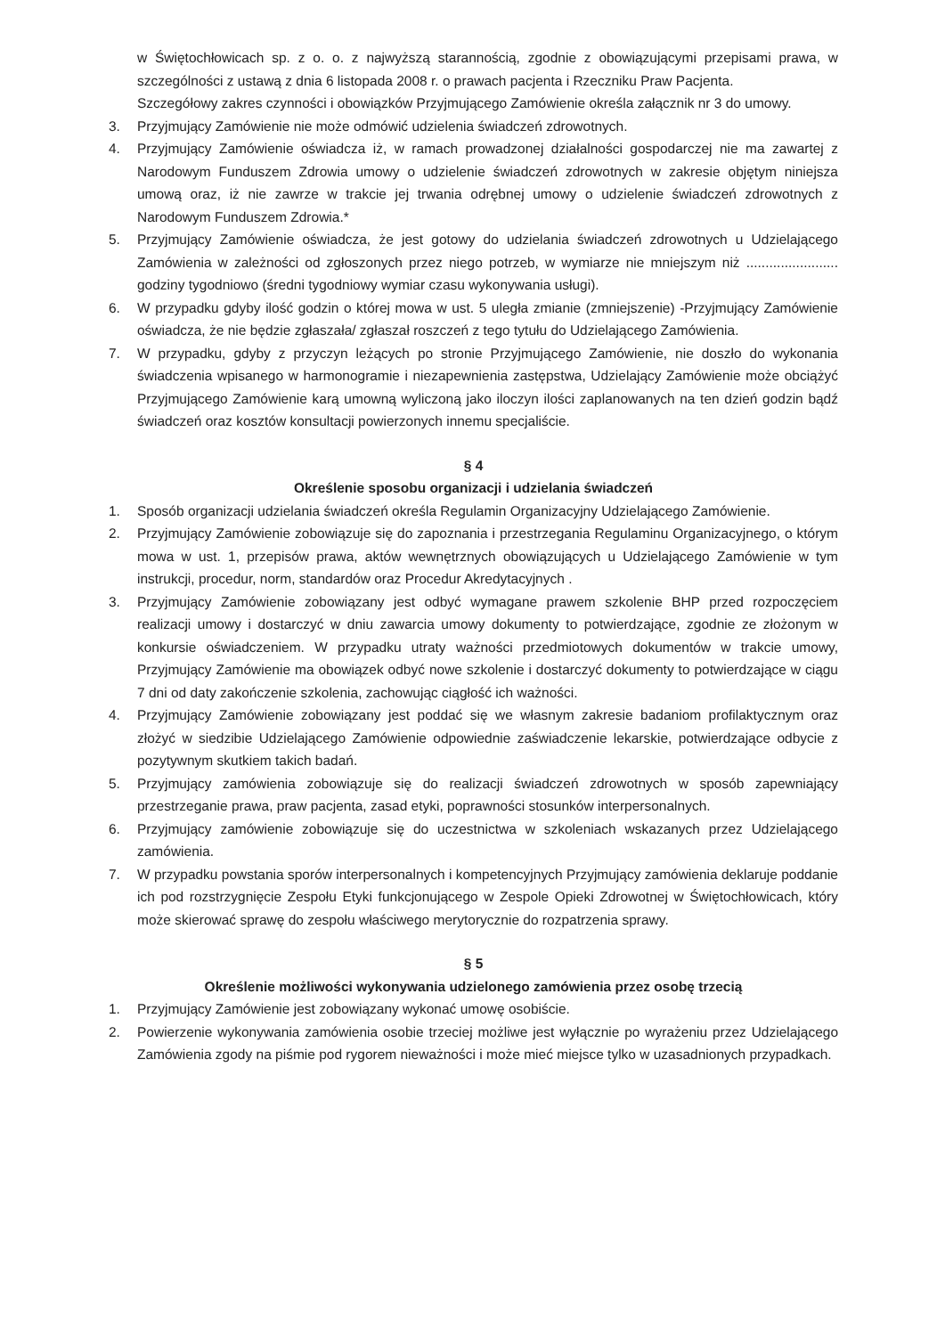w Świętochłowicach sp. z o. o. z najwyższą starannością, zgodnie z obowiązującymi przepisami prawa, w szczególności z ustawą z dnia 6 listopada 2008 r. o prawach pacjenta i Rzeczniku Praw Pacjenta.
Szczegółowy zakres czynności i obowiązków Przyjmującego Zamówienie określa załącznik nr 3 do umowy.
3. Przyjmujący Zamówienie nie może odmówić udzielenia świadczeń zdrowotnych.
4. Przyjmujący Zamówienie oświadcza iż, w ramach prowadzonej działalności gospodarczej nie ma zawartej z Narodowym Funduszem Zdrowia umowy o udzielenie świadczeń zdrowotnych w zakresie objętym niniejsza umową oraz, iż nie zawrze w trakcie jej trwania odrębnej umowy o udzielenie świadczeń zdrowotnych z Narodowym Funduszem Zdrowia.*
5. Przyjmujący Zamówienie oświadcza, że jest gotowy do udzielania świadczeń zdrowotnych u Udzielającego Zamówienia w zależności od zgłoszonych przez niego potrzeb, w wymiarze nie mniejszym niż ........................ godziny tygodniowo (średni tygodniowy wymiar czasu wykonywania usługi).
6. W przypadku gdyby ilość godzin o której mowa w ust. 5 uległa zmianie (zmniejszenie) -Przyjmujący Zamówienie oświadcza, że nie będzie zgłaszała/ zgłaszał roszczeń z tego tytułu do Udzielającego Zamówienia.
7. W przypadku, gdyby z przyczyn leżących po stronie Przyjmującego Zamówienie, nie doszło do wykonania świadczenia wpisanego w harmonogramie i niezapewnienia zastępstwa, Udzielający Zamówienie może obciążyć Przyjmującego Zamówienie karą umowną wyliczoną jako iloczyn ilości zaplanowanych na ten dzień godzin bądź świadczeń oraz kosztów konsultacji powierzonych innemu specjaliście.
§ 4
Określenie sposobu organizacji i udzielania świadczeń
1. Sposób organizacji udzielania świadczeń określa Regulamin Organizacyjny Udzielającego Zamówienie.
2. Przyjmujący Zamówienie zobowiązuje się do zapoznania i przestrzegania Regulaminu Organizacyjnego, o którym mowa w ust. 1, przepisów prawa, aktów wewnętrznych obowiązujących u Udzielającego Zamówienie w tym instrukcji, procedur, norm, standardów oraz Procedur Akredytacyjnych .
3. Przyjmujący Zamówienie zobowiązany jest odbyć wymagane prawem szkolenie BHP przed rozpoczęciem realizacji umowy i dostarczyć w dniu zawarcia umowy dokumenty to potwierdzające, zgodnie ze złożonym w konkursie oświadczeniem. W przypadku utraty ważności przedmiotowych dokumentów w trakcie umowy, Przyjmujący Zamówienie ma obowiązek odbyć nowe szkolenie i dostarczyć dokumenty to potwierdzające w ciągu 7 dni od daty zakończenie szkolenia, zachowując ciągłość ich ważności.
4. Przyjmujący Zamówienie zobowiązany jest poddać się we własnym zakresie badaniom profilaktycznym oraz złożyć w siedzibie Udzielającego Zamówienie odpowiednie zaświadczenie lekarskie, potwierdzające odbycie z pozytywnym skutkiem takich badań.
5. Przyjmujący zamówienia zobowiązuje się do realizacji świadczeń zdrowotnych w sposób zapewniający przestrzeganie prawa, praw pacjenta, zasad etyki, poprawności stosunków interpersonalnych.
6. Przyjmujący zamówienie zobowiązuje się do uczestnictwa w szkoleniach wskazanych przez Udzielającego zamówienia.
7. W przypadku powstania sporów interpersonalnych i kompetencyjnych Przyjmujący zamówienia deklaruje poddanie ich pod rozstrzygnięcie Zespołu Etyki funkcjonującego w Zespole Opieki Zdrowotnej w Świętochłowicach, który może skierować sprawę do zespołu właściwego merytorycznie do rozpatrzenia sprawy.
§ 5
Określenie możliwości wykonywania udzielonego zamówienia przez osobę trzecią
1. Przyjmujący Zamówienie jest zobowiązany wykonać umowę osobiście.
2. Powierzenie wykonywania zamówienia osobie trzeciej możliwe jest wyłącznie po wyrażeniu przez Udzielającego Zamówienia zgody na piśmie pod rygorem nieważności i może mieć miejsce tylko w uzasadnionych przypadkach.